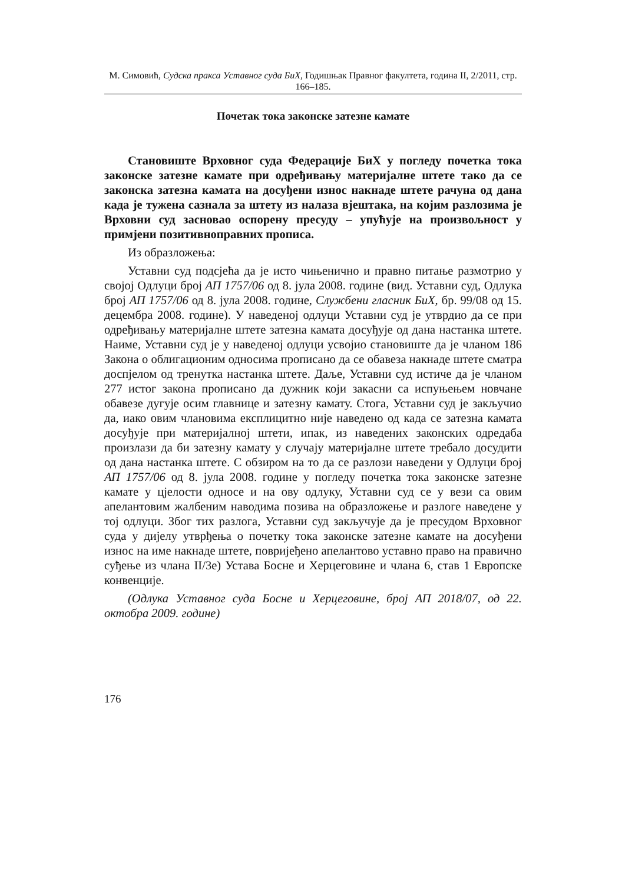М. Симовић, Судска пракса Уставног суда БиХ, Годишњак Правног факултета, година II, 2/2011, стр. 166–185.
Почетак тока законске затезне камате
Становиште Врховног суда Федерације БиХ у погледу почетка тока законске затезне камате при одређивању материјалне штете тако да се законска затезна камата на досуђени износ накнаде штете рачуна од дана када је тужена сазнала за штету из налаза вјештака, на којим разлозима је Врховни суд засновао оспорену пресуду – упућује на произвољност у примјени позитивноправних прописа.
Из образложења:
Уставни суд подсјећа да је исто чињенично и правно питање размотрио у својој Одлуци број АП 1757/06 од 8. јула 2008. године (вид. Уставни суд, Одлука број АП 1757/06 од 8. јула 2008. године, Службени гласник БиХ, бр. 99/08 од 15. децембра 2008. године). У наведеној одлуци Уставни суд је утврдио да се при одређивању материјалне штете затезна камата досуђује од дана настанка штете. Наиме, Уставни суд је у наведеној одлуци усвојио становиште да је чланом 186 Закона о облигационим односима прописано да се обавеза накнаде штете сматра доспјелом од тренутка настанка штете. Даље, Уставни суд истиче да је чланом 277 истог закона прописано да дужник који закасни са испуњењем новчане обавезе дугује осим главнице и затезну камату. Стога, Уставни суд је закључио да, иако овим члановима експлицитно није наведено од када се затезна камата досуђује при материјалној штети, ипак, из наведених законских одредаба произлази да би затезну камату у случају материјалне штете требало досудити од дана настанка штете. С обзиром на то да се разлози наведени у Одлуци број АП 1757/06 од 8. јула 2008. године у погледу почетка тока законске затезне камате у цјелости односе и на ову одлуку, Уставни суд се у вези са овим апелантовим жалбеним наводима позива на образложење и разлоге наведене у тој одлуци. Због тих разлога, Уставни суд закључује да је пресудом Врховног суда у дијелу утврђења о почетку тока законске затезне камате на досуђени износ на име накнаде штете, повријеђено апелантово уставно право на правично суђење из члана II/3е) Устава Босне и Херцеговине и члана 6, став 1 Европске конвенције.
(Одлука Уставног суда Босне и Херцеговине, број АП 2018/07, од 22. октобра 2009. године)
176